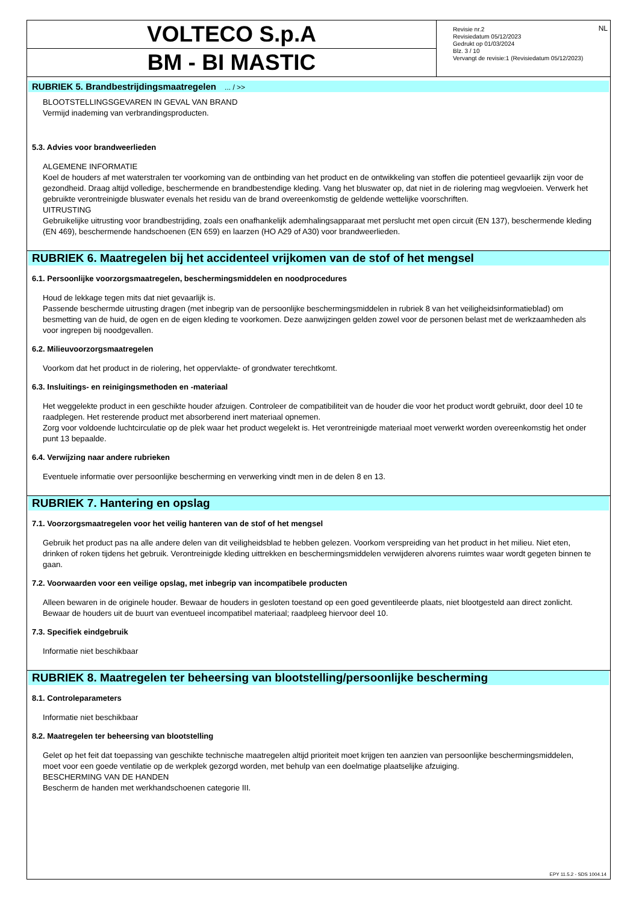VOLTECO S.p.A
BM - BI MASTIC
NL Revisie nr.2
Revisiedatum 05/12/2023
Gedrukt op 01/03/2024
Blz. 3 / 10
Vervangt de revisie:1 (Revisiedatum 05/12/2023)
RUBRIEK 5. Brandbestrijdingsmaatregelen ... / >>
BLOOTSTELLINGSGEVAREN IN GEVAL VAN BRAND
Vermijd inademing van verbrandingsproducten.
5.3. Advies voor brandweerlieden
ALGEMENE INFORMATIE
Koel de houders af met waterstralen ter voorkoming van de ontbinding van het product en de ontwikkeling van stoffen die potentieel gevaarlijk zijn voor de gezondheid. Draag altijd volledige, beschermende en brandbestendige kleding. Vang het bluswater op, dat niet in de riolering mag wegvloeien. Verwerk het gebruikte verontreinigde bluswater evenals het residu van de brand overeenkomstig de geldende wettelijke voorschriften.
UITRUSTING
Gebruikelijke uitrusting voor brandbestrijding, zoals een onafhankelijk ademhalingsapparaat met perslucht met open circuit (EN 137), beschermende kleding (EN 469), beschermende handschoenen (EN 659) en laarzen (HO A29 of A30) voor brandweerlieden.
RUBRIEK 6. Maatregelen bij het accidenteel vrijkomen van de stof of het mengsel
6.1. Persoonlijke voorzorgsmaatregelen, beschermingsmiddelen en noodprocedures
Houd de lekkage tegen mits dat niet gevaarlijk is.
Passende beschermde uitrusting dragen (met inbegrip van de persoonlijke beschermingsmiddelen in rubriek 8 van het veiligheidsinformatieblad) om besmetting van de huid, de ogen en de eigen kleding te voorkomen. Deze aanwijzingen gelden zowel voor de personen belast met de werkzaamheden als voor ingrepen bij noodgevallen.
6.2. Milieuvoorzorgsmaatregelen
Voorkom dat het product in de riolering, het oppervlakte- of grondwater terechtkomt.
6.3. Insluitings- en reinigingsmethoden en -materiaal
Het weggelekte product in een geschikte houder afzuigen. Controleer de compatibiliteit van de houder die voor het product wordt gebruikt, door deel 10 te raadplegen. Het resterende product met absorberend inert materiaal opnemen.
Zorg voor voldoende luchtcirculatie op de plek waar het product wegelekt is. Het verontreinigde materiaal moet verwerkt worden overeenkomstig het onder punt 13 bepaalde.
6.4. Verwijzing naar andere rubrieken
Eventuele informatie over persoonlijke bescherming en verwerking vindt men in de delen 8 en 13.
RUBRIEK 7. Hantering en opslag
7.1. Voorzorgsmaatregelen voor het veilig hanteren van de stof of het mengsel
Gebruik het product pas na alle andere delen van dit veiligheidsblad te hebben gelezen. Voorkom verspreiding van het product in het milieu. Niet eten, drinken of roken tijdens het gebruik. Verontreinigde kleding uittrekken en beschermingsmiddelen verwijderen alvorens ruimtes waar wordt gegeten binnen te gaan.
7.2. Voorwaarden voor een veilige opslag, met inbegrip van incompatibele producten
Alleen bewaren in de originele houder. Bewaar de houders in gesloten toestand op een goed geventileerde plaats, niet blootgesteld aan direct zonlicht. Bewaar de houders uit de buurt van eventueel incompatibel materiaal; raadpleeg hiervoor deel 10.
7.3. Specifiek eindgebruik
Informatie niet beschikbaar
RUBRIEK 8. Maatregelen ter beheersing van blootstelling/persoonlijke bescherming
8.1. Controleparameters
Informatie niet beschikbaar
8.2. Maatregelen ter beheersing van blootstelling
Gelet op het feit dat toepassing van geschikte technische maatregelen altijd prioriteit moet krijgen ten aanzien van persoonlijke beschermingsmiddelen, moet voor een goede ventilatie op de werkplek gezorgd worden, met behulp van een doelmatige plaatselijke afzuiging.
BESCHERMING VAN DE HANDEN
Bescherm de handen met werkhandschoenen categorie III.
EPY 11.5.2 - SDS 1004.14